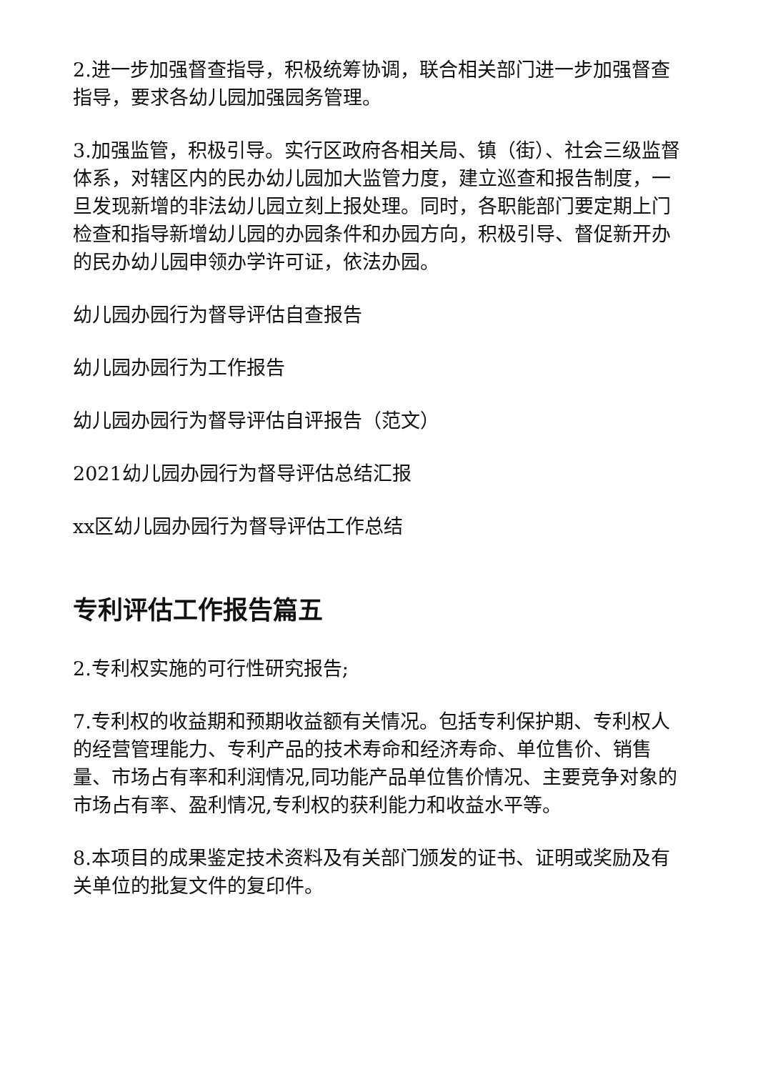2.进一步加强督查指导，积极统筹协调，联合相关部门进一步加强督查指导，要求各幼儿园加强园务管理。
3.加强监管，积极引导。实行区政府各相关局、镇（街）、社会三级监督体系，对辖区内的民办幼儿园加大监管力度，建立巡查和报告制度，一旦发现新增的非法幼儿园立刻上报处理。同时，各职能部门要定期上门检查和指导新增幼儿园的办园条件和办园方向，积极引导、督促新开办的民办幼儿园申领办学许可证，依法办园。
幼儿园办园行为督导评估自查报告
幼儿园办园行为工作报告
幼儿园办园行为督导评估自评报告（范文）
2021幼儿园办园行为督导评估总结汇报
xx区幼儿园办园行为督导评估工作总结
专利评估工作报告篇五
2.专利权实施的可行性研究报告;
7.专利权的收益期和预期收益额有关情况。包括专利保护期、专利权人的经营管理能力、专利产品的技术寿命和经济寿命、单位售价、销售量、市场占有率和利润情况,同功能产品单位售价情况、主要竞争对象的市场占有率、盈利情况,专利权的获利能力和收益水平等。
8.本项目的成果鉴定技术资料及有关部门颁发的证书、证明或奖励及有关单位的批复文件的复印件。